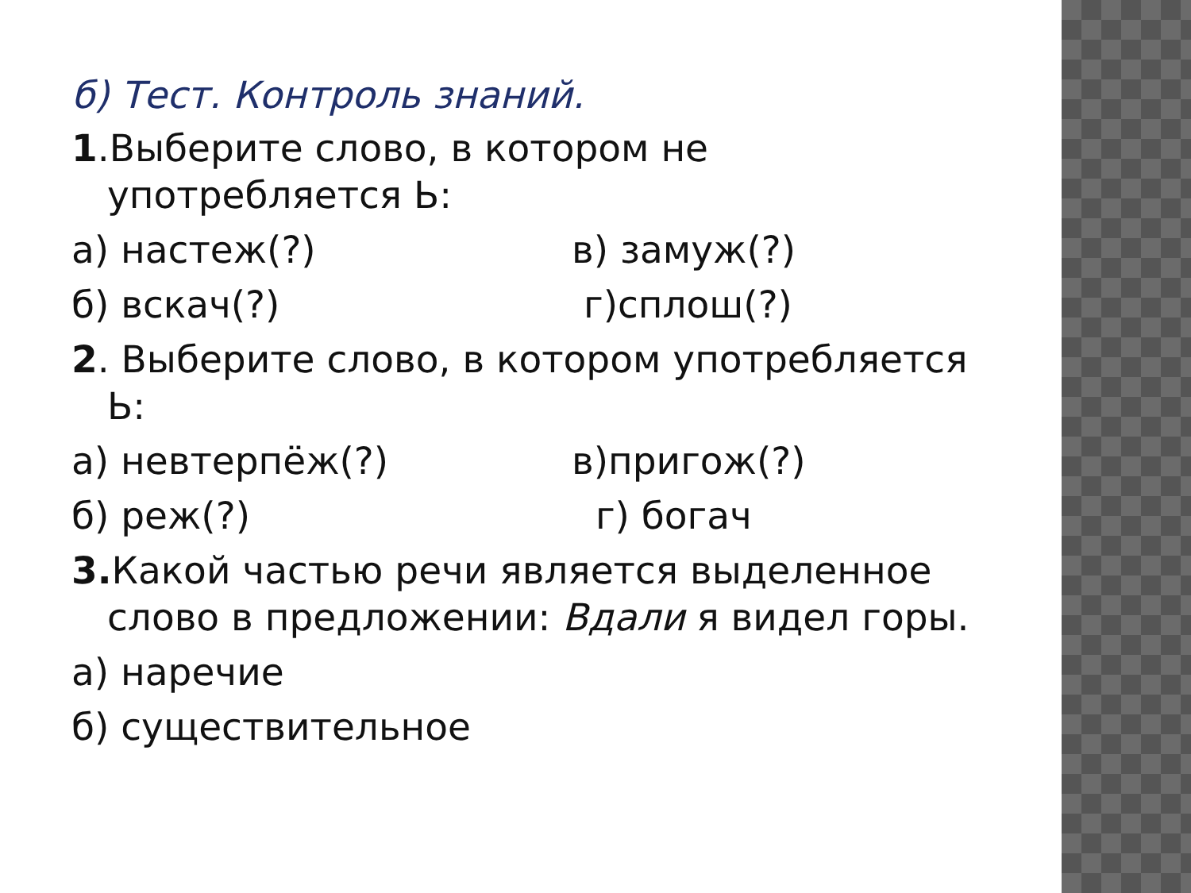б) Тест. Контроль знаний.
1.Выберите слово, в котором не употребляется Ь:
а) настеж(?) в) замуж(?)
б) вскач(?) г)сплош(?)
2. Выберите слово, в котором употребляется Ь:
а) невтерпёж(?) в)пригож(?)
б) реж(?) г) богач
3. Какой частью речи является выделенное слово в предложении: Вдали я видел горы.
а) наречие
б) существительное